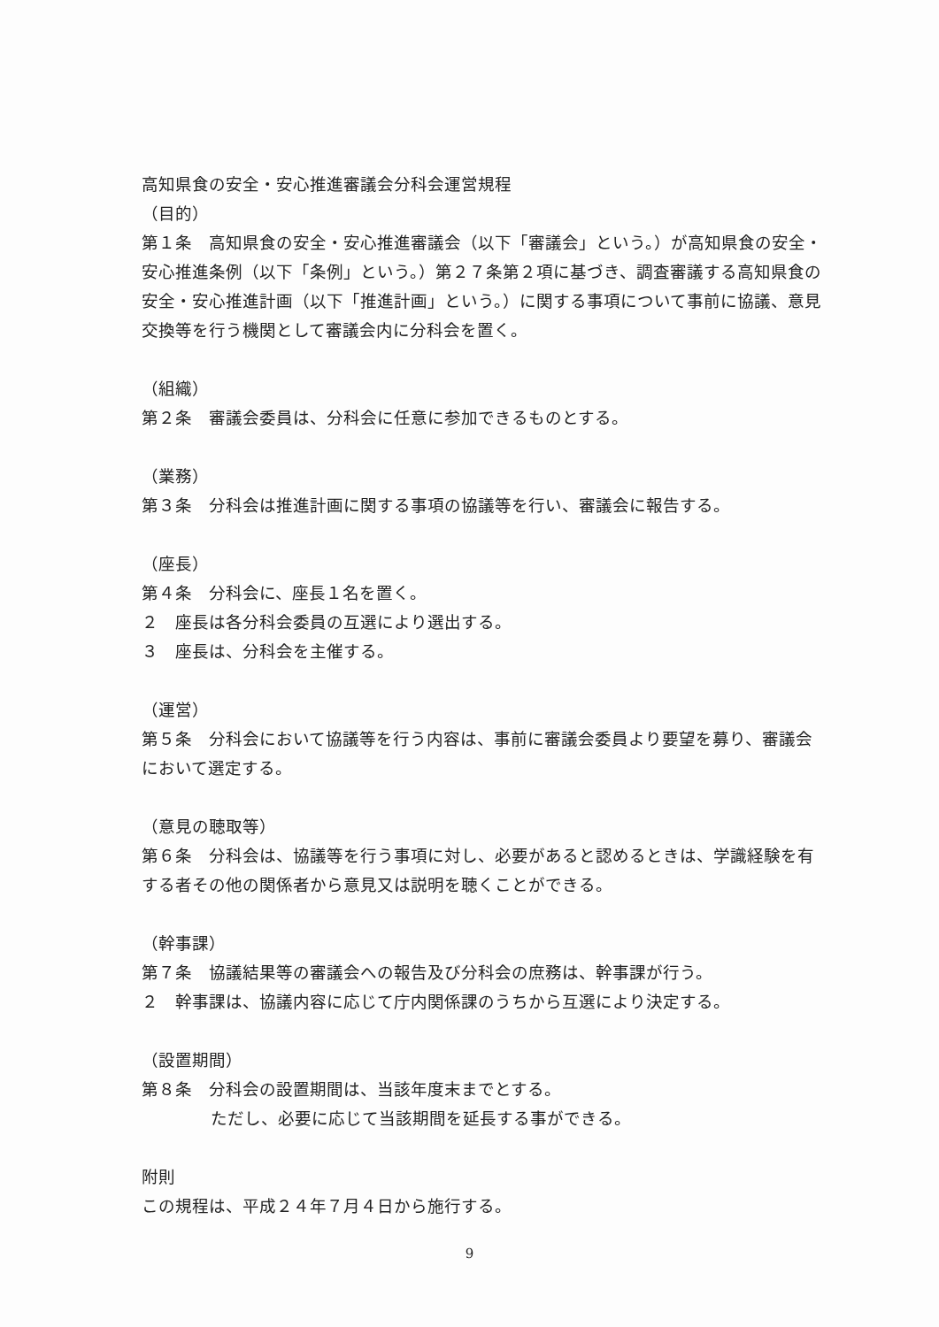高知県食の安全・安心推進審議会分科会運営規程
（目的）
第１条　高知県食の安全・安心推進審議会（以下「審議会」という。）が高知県食の安全・安心推進条例（以下「条例」という。）第２７条第２項に基づき、調査審議する高知県食の安全・安心推進計画（以下「推進計画」という。）に関する事項について事前に協議、意見交換等を行う機関として審議会内に分科会を置く。
（組織）
第２条　審議会委員は、分科会に任意に参加できるものとする。
（業務）
第３条　分科会は推進計画に関する事項の協議等を行い、審議会に報告する。
（座長）
第４条　分科会に、座長１名を置く。
２　座長は各分科会委員の互選により選出する。
３　座長は、分科会を主催する。
（運営）
第５条　分科会において協議等を行う内容は、事前に審議会委員より要望を募り、審議会において選定する。
（意見の聴取等）
第６条　分科会は、協議等を行う事項に対し、必要があると認めるときは、学識経験を有する者その他の関係者から意見又は説明を聴くことができる。
（幹事課）
第７条　協議結果等の審議会への報告及び分科会の庶務は、幹事課が行う。
２　幹事課は、協議内容に応じて庁内関係課のうちから互選により決定する。
（設置期間）
第８条　分科会の設置期間は、当該年度末までとする。
ただし、必要に応じて当該期間を延長する事ができる。
附則
この規程は、平成２４年７月４日から施行する。
9